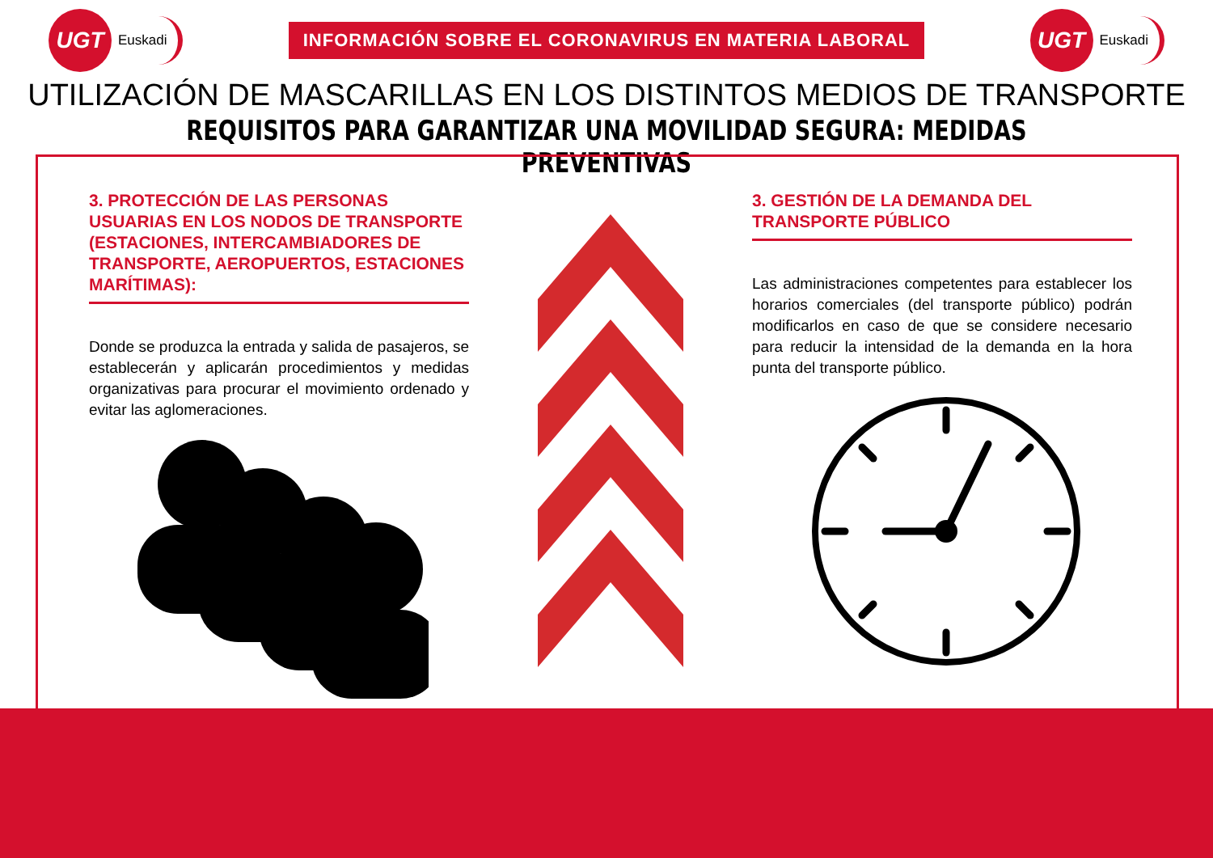UGT
Euskadi
INFORMACIÓN SOBRE EL CORONAVIRUS EN MATERIA LABORAL
UGT
Euskadi
UTILIZACIÓN DE MASCARILLAS EN LOS DISTINTOS MEDIOS DE TRANSPORTE
REQUISITOS PARA GARANTIZAR UNA MOVILIDAD SEGURA: MEDIDAS PREVENTIVAS
3. PROTECCIÓN DE LAS PERSONAS USUARIAS EN LOS NODOS DE TRANSPORTE (ESTACIONES, INTERCAMBIADORES DE TRANSPORTE, AEROPUERTOS, ESTACIONES MARÍTIMAS):
Donde se produzca la entrada y salida de pasajeros, se establecerán y aplicarán procedimientos y medidas organizativas para procurar el movimiento ordenado y evitar las aglomeraciones.
3. GESTIÓN DE LA DEMANDA DEL TRANSPORTE PÚBLICO
Las administraciones competentes para establecer los horarios comerciales (del transporte público) podrán modificarlos en caso de que se considere necesario para reducir la intensidad de la demanda en la hora punta del transporte público.